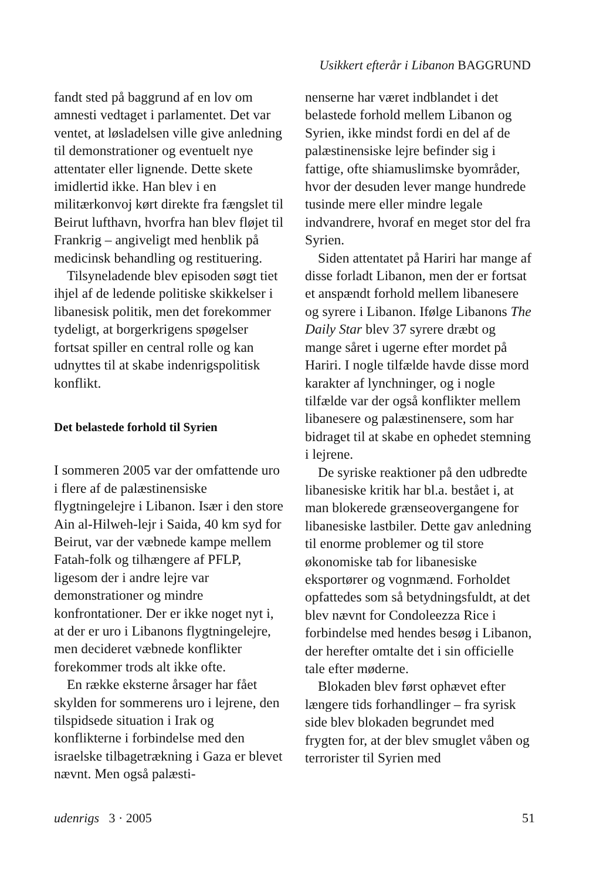Usikkert efterår i Libanon BAGGRUND
fandt sted på baggrund af en lov om amnesti vedtaget i parlamentet. Det var ventet, at løsladelsen ville give anledning til demonstrationer og eventuelt nye attentater eller lignende. Dette skete imidlertid ikke. Han blev i en militærkonvoj kørt direkte fra fængslet til Beirut lufthavn, hvorfra han blev fløjet til Frankrig – angiveligt med henblik på medicinsk behandling og restituering.
Tilsyneladende blev episoden søgt tiet ihjel af de ledende politiske skikkelser i libanesisk politik, men det forekommer tydeligt, at borgerkrigens spøgelser fortsat spiller en central rolle og kan udnyttes til at skabe indenrigspolitisk konflikt.
Det belastede forhold til Syrien
I sommeren 2005 var der omfattende uro i flere af de palæstinensiske flygtningelejre i Libanon. Især i den store Ain al-Hilweh-lejr i Saida, 40 km syd for Beirut, var der væbnede kampe mellem Fatah-folk og tilhængere af PFLP, ligesom der i andre lejre var demonstrationer og mindre konfrontationer. Der er ikke noget nyt i, at der er uro i Libanons flygtningelejre, men decideret væbnede konflikter forekommer trods alt ikke ofte.
En række eksterne årsager har fået skylden for sommerens uro i lejrene, den tilspidsede situation i Irak og konflikterne i forbindelse med den israelske tilbagetrækning i Gaza er blevet nævnt. Men også palæsti-
nenserne har været indblandet i det belastede forhold mellem Libanon og Syrien, ikke mindst fordi en del af de palæstinensiske lejre befinder sig i fattige, ofte shiamuslimske byområder, hvor der desuden lever mange hundrede tusinde mere eller mindre legale indvandrere, hvoraf en meget stor del fra Syrien.
Siden attentatet på Hariri har mange af disse forladt Libanon, men der er fortsat et anspændt forhold mellem libanesere og syrere i Libanon. Ifølge Libanons The Daily Star blev 37 syrere dræbt og mange såret i ugerne efter mordet på Hariri. I nogle tilfælde havde disse mord karakter af lynchninger, og i nogle tilfælde var der også konflikter mellem libanesere og palæstinensere, som har bidraget til at skabe en ophedet stemning i lejrene.
De syriske reaktioner på den udbredte libanesiske kritik har bl.a. bestået i, at man blokerede grænseovergangene for libanesiske lastbiler. Dette gav anledning til enorme problemer og til store økonomiske tab for libanesiske eksportører og vognmænd. Forholdet opfattedes som så betydningsfuldt, at det blev nævnt for Condoleezza Rice i forbindelse med hendes besøg i Libanon, der herefter omtalte det i sin officielle tale efter møderne.
Blokaden blev først ophævet efter længere tids forhandlinger – fra syrisk side blev blokaden begrundet med frygten for, at der blev smuglet våben og terrorister til Syrien med
udenrigs 3 · 2005 51